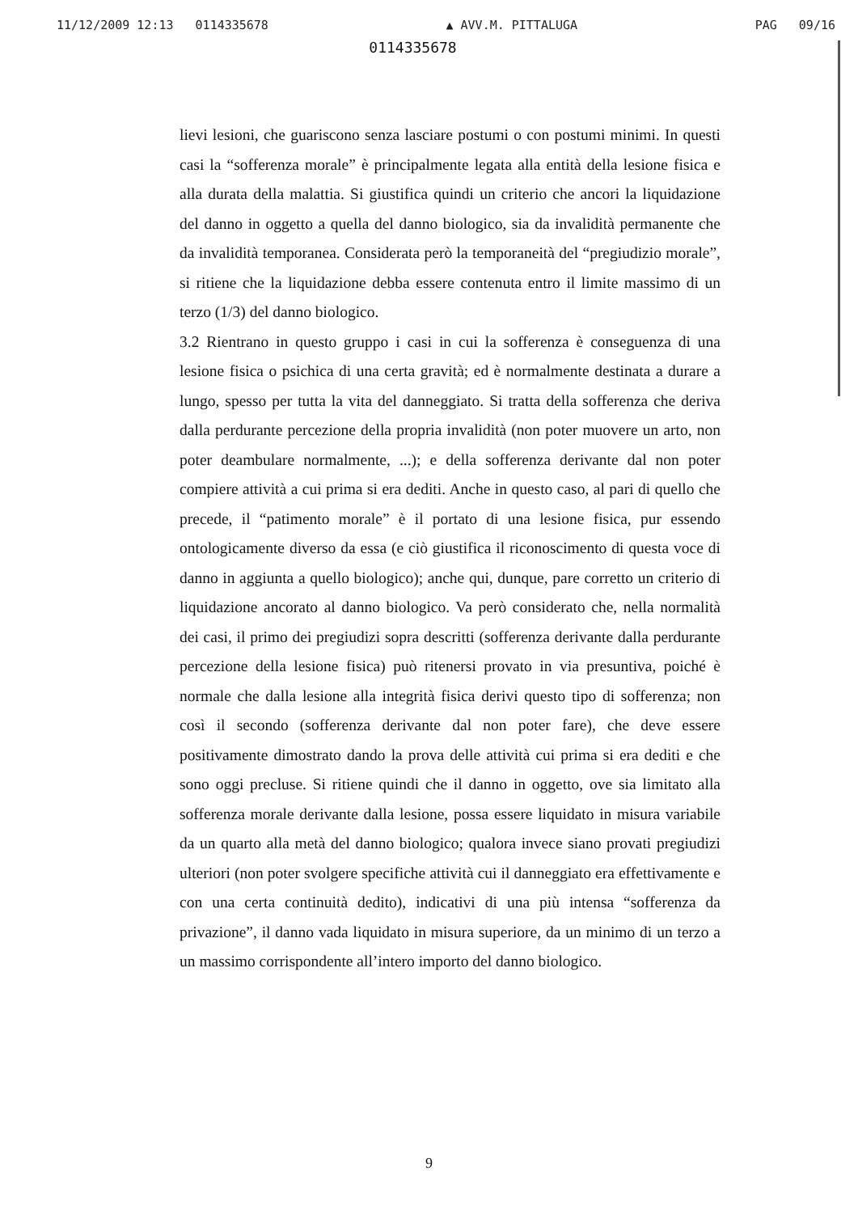11/12/2009 12:13 0114335678 ▲ AVV.M. PITTALUGA PAG 09/16
0114335678
lievi lesioni, che guariscono senza lasciare postumi o con postumi minimi. In questi casi la “sofferenza morale” è principalmente legata alla entità della lesione fisica e alla durata della malattia. Si giustifica quindi un criterio che ancori la liquidazione del danno in oggetto a quella del danno biologico, sia da invalidità permanente che da invalidità temporanea. Considerata però la temporaneità del “pregiudizio morale”, si ritiene che la liquidazione debba essere contenuta entro il limite massimo di un terzo (1/3) del danno biologico.
3.2 Rientrano in questo gruppo i casi in cui la sofferenza è conseguenza di una lesione fisica o psichica di una certa gravità; ed è normalmente destinata a durare a lungo, spesso per tutta la vita del danneggiato. Si tratta della sofferenza che deriva dalla perdurante percezione della propria invalidità (non poter muovere un arto, non poter deambulare normalmente, ...); e della sofferenza derivante dal non poter compiere attività a cui prima si era dediti. Anche in questo caso, al pari di quello che precede, il “patimento morale” è il portato di una lesione fisica, pur essendo ontologicamente diverso da essa (e ciò giustifica il riconoscimento di questa voce di danno in aggiunta a quello biologico); anche qui, dunque, pare corretto un criterio di liquidazione ancorato al danno biologico. Va però considerato che, nella normalità dei casi, il primo dei pregiudizi sopra descritti (sofferenza derivante dalla perdurante percezione della lesione fisica) può ritenersi provato in via presuntiva, poiché è normale che dalla lesione alla integrità fisica derivi questo tipo di sofferenza; non così il secondo (sofferenza derivante dal non poter fare), che deve essere positivamente dimostrato dando la prova delle attività cui prima si era dediti e che sono oggi precluse. Si ritiene quindi che il danno in oggetto, ove sia limitato alla sofferenza morale derivante dalla lesione, possa essere liquidato in misura variabile da un quarto alla metà del danno biologico; qualora invece siano provati pregiudizi ulteriori (non poter svolgere specifiche attività cui il danneggiato era effettivamente e con una certa continuità dedito), indicativi di una più intensa “sofferenza da privazione”, il danno vada liquidato in misura superiore, da un minimo di un terzo a un massimo corrispondente all’intero importo del danno biologico.
9